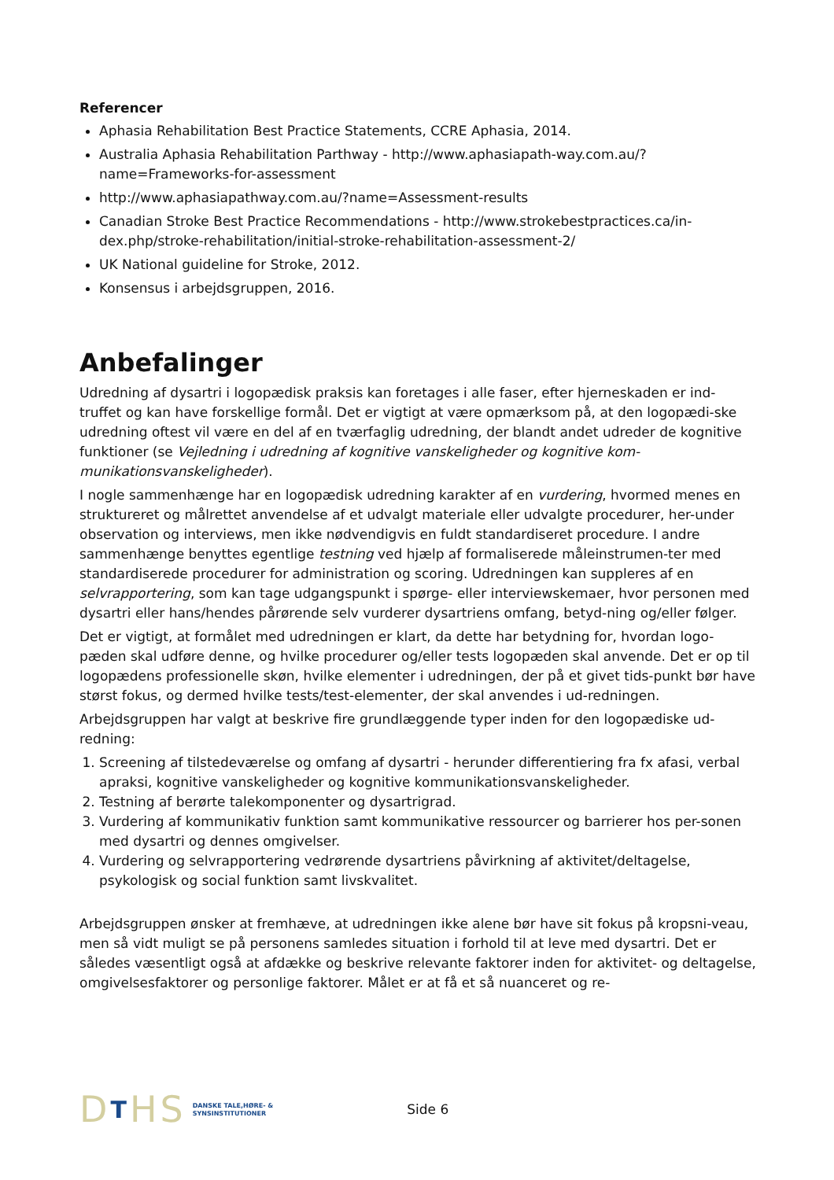Referencer
Aphasia Rehabilitation Best Practice Statements, CCRE Aphasia, 2014.
Australia Aphasia Rehabilitation Parthway - http://www.aphasiapath-way.com.au/?name=Frameworks-for-assessment
http://www.aphasiapathway.com.au/?name=Assessment-results
Canadian Stroke Best Practice Recommendations - http://www.strokebestpractices.ca/in-dex.php/stroke-rehabilitation/initial-stroke-rehabilitation-assessment-2/
UK National guideline for Stroke, 2012.
Konsensus i arbejdsgruppen, 2016.
Anbefalinger
Udredning af dysartri i logopædisk praksis kan foretages i alle faser, efter hjerneskaden er ind-truffet og kan have forskellige formål. Det er vigtigt at være opmærksom på, at den logopædi-ske udredning oftest vil være en del af en tværfaglig udredning, der blandt andet udreder de kognitive funktioner (se Vejledning i udredning af kognitive vanskeligheder og kognitive kom-munikationsvanskeligheder).
I nogle sammenhænge har en logopædisk udredning karakter af en vurdering, hvormed menes en struktureret og målrettet anvendelse af et udvalgt materiale eller udvalgte procedurer, her-under observation og interviews, men ikke nødvendigvis en fuldt standardiseret procedure. I andre sammenhænge benyttes egentlige testning ved hjælp af formaliserede måleinstrumen-ter med standardiserede procedurer for administration og scoring. Udredningen kan suppleres af en selvrapportering, som kan tage udgangspunkt i spørge- eller interviewskemaer, hvor personen med dysartri eller hans/hendes pårørende selv vurderer dysartriens omfang, betyd-ning og/eller følger.
Det er vigtigt, at formålet med udredningen er klart, da dette har betydning for, hvordan logo-pæden skal udføre denne, og hvilke procedurer og/eller tests logopæden skal anvende. Det er op til logopædens professionelle skøn, hvilke elementer i udredningen, der på et givet tids-punkt bør have størst fokus, og dermed hvilke tests/test-elementer, der skal anvendes i ud-redningen.
Arbejdsgruppen har valgt at beskrive fire grundlæggende typer inden for den logopædiske ud-redning:
1. Screening af tilstedeværelse og omfang af dysartri - herunder differentiering fra fx afasi, verbal apraksi, kognitive vanskeligheder og kognitive kommunikationsvanskeligheder.
2. Testning af berørte talekomponenter og dysartrigrad.
3. Vurdering af kommunikativ funktion samt kommunikative ressourcer og barrierer hos per-sonen med dysartri og dennes omgivelser.
4. Vurdering og selvrapportering vedrørende dysartriens påvirkning af aktivitet/deltagelse, psykologisk og social funktion samt livskvalitet.
Arbejdsgruppen ønsker at fremhæve, at udredningen ikke alene bør have sit fokus på kropsni-veau, men så vidt muligt se på personens samledes situation i forhold til at leve med dysartri. Det er således væsentligt også at afdække og beskrive relevante faktorer inden for aktivitet- og deltagelse, omgivelsesfaktorer og personlige faktorer. Målet er at få et så nuanceret og re-
DTHS
DANSKE TALE,HØRE- &
SYNSINSTITUTIONER
Side 6